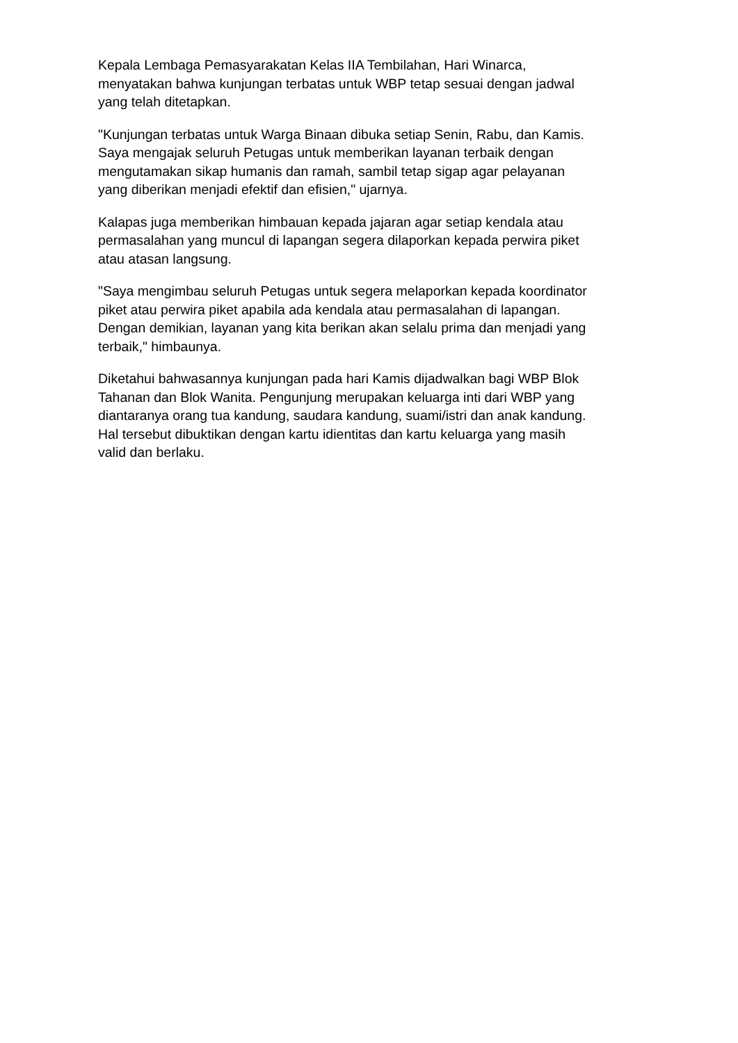Kepala Lembaga Pemasyarakatan Kelas IIA Tembilahan, Hari Winarca,
menyatakan bahwa kunjungan terbatas untuk WBP tetap sesuai dengan jadwal
yang telah ditetapkan.
"Kunjungan terbatas untuk Warga Binaan dibuka setiap Senin, Rabu, dan Kamis.
Saya mengajak seluruh Petugas untuk memberikan layanan terbaik dengan
mengutamakan sikap humanis dan ramah, sambil tetap sigap agar pelayanan
yang diberikan menjadi efektif dan efisien," ujarnya.
Kalapas juga memberikan himbauan kepada jajaran agar setiap kendala atau
permasalahan yang muncul di lapangan segera dilaporkan kepada perwira piket
atau atasan langsung.
"Saya mengimbau seluruh Petugas untuk segera melaporkan kepada koordinator
piket atau perwira piket apabila ada kendala atau permasalahan di lapangan.
Dengan demikian, layanan yang kita berikan akan selalu prima dan menjadi yang
terbaik," himbaunya.
Diketahui bahwasannya kunjungan pada hari Kamis dijadwalkan bagi WBP Blok
Tahanan dan Blok Wanita. Pengunjung merupakan keluarga inti dari WBP yang
diantaranya orang tua kandung, saudara kandung, suami/istri dan anak kandung.
Hal tersebut dibuktikan dengan kartu idientitas dan kartu keluarga yang masih
valid dan berlaku.